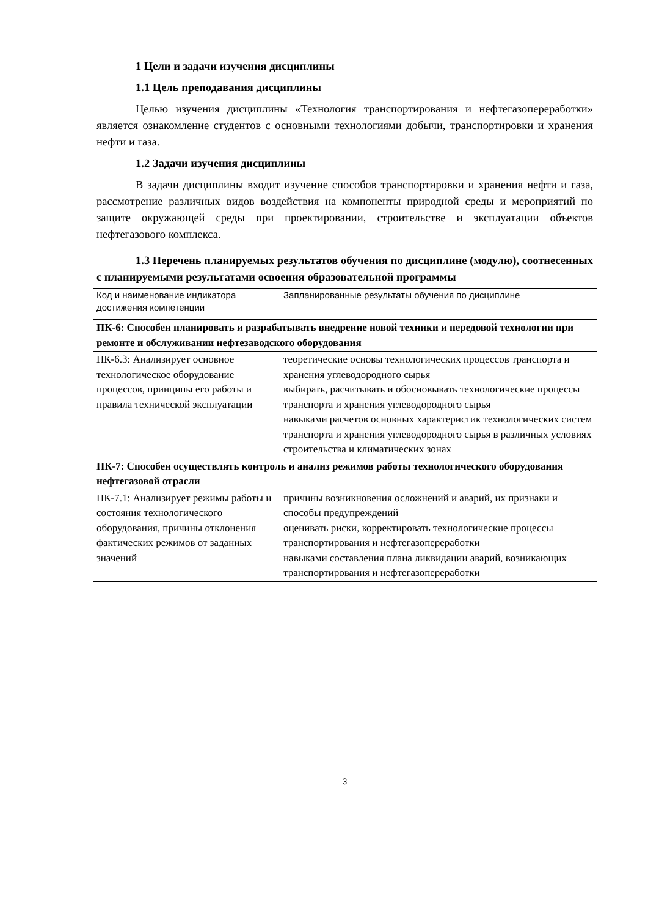1 Цели и задачи изучения дисциплины
1.1 Цель преподавания дисциплины
Целью изучения дисциплины «Технология транспортирования и нефтегазопереработки» является ознакомление студентов с основными технологиями добычи, транспортировки и хранения нефти и газа.
1.2 Задачи изучения дисциплины
В задачи дисциплины входит изучение способов транспортировки и хранения нефти и газа, рассмотрение различных видов воздействия на компоненты природной среды и мероприятий по защите окружающей среды при проектировании, строительстве и эксплуатации объектов нефтегазового комплекса.
1.3 Перечень планируемых результатов обучения по дисциплине (модулю), соотнесенных с планируемыми результатами освоения образовательной программы
| Код и наименование индикатора достижения компетенции | Запланированные результаты обучения по дисциплине |
| ПК-6: Способен планировать и разрабатывать внедрение новой техники и передовой технологии при ремонте и обслуживании нефтезаводского оборудования | |
| ПК-6.3: Анализирует основное технологическое оборудование процессов, принципы его работы и правила технической эксплуатации | теоретические основы технологических процессов транспорта и хранения углеводородного сырья выбирать, расчитывать и обосновывать технологические процессы транспорта и хранения углеводородного сырья навыками расчетов основных характеристик технологических систем транспорта и хранения углеводородного сырья в различных условиях строительства и климатических зонах |
| ПК-7: Способен осуществлять контроль и анализ режимов работы технологического оборудования нефтегазовой отрасли | |
| ПК-7.1: Анализирует режимы работы и состояния технологического оборудования, причины отклонения фактических режимов от заданных значений | причины возникновения осложнений и аварий, их признаки и способы предупреждений оценивать риски, корректировать технологические процессы транспортирования и нефтегазопереработки навыками составления плана ликвидации аварий, возникающих транспортирования и нефтегазопереработки |
3